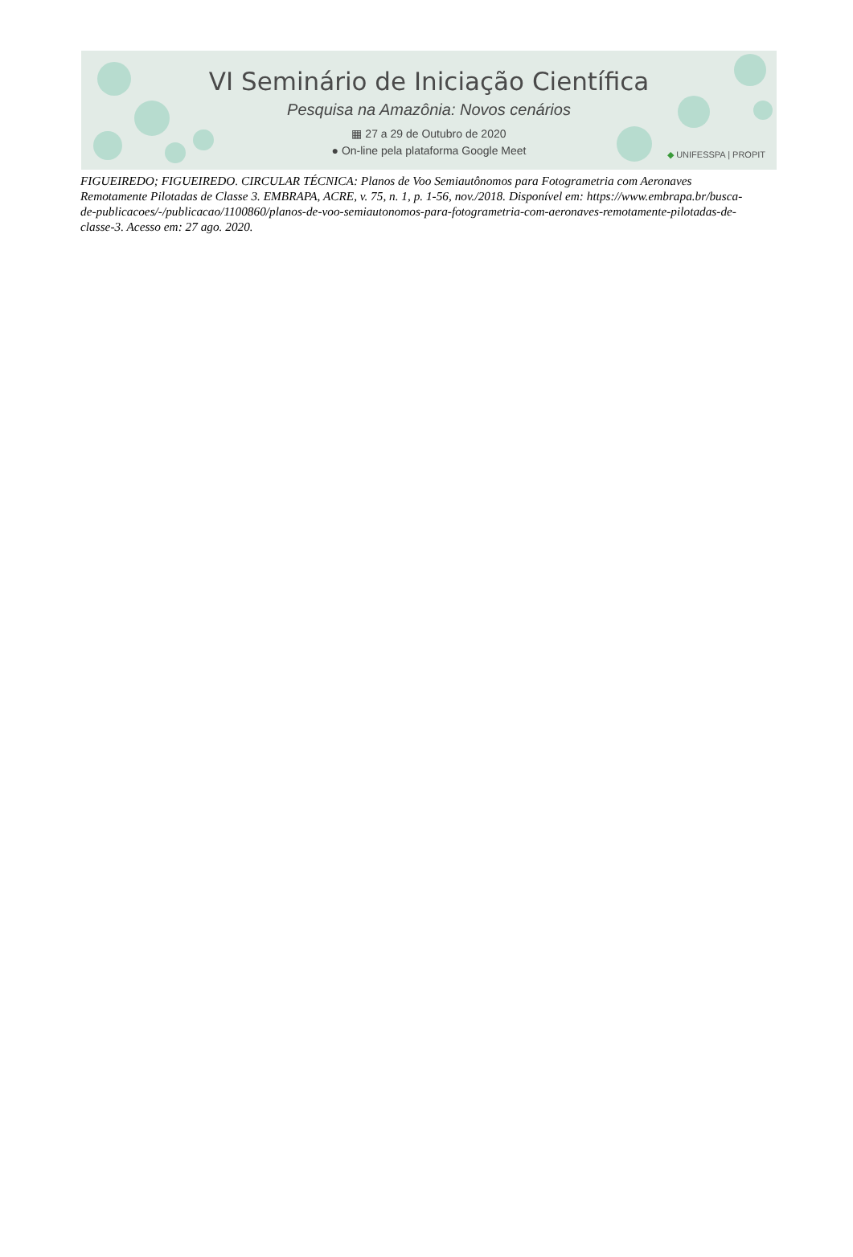VI Seminário de Iniciação Científica
Pesquisa na Amazônia: Novos cenários
▦ 27 a 29 de Outubro de 2020
● On-line pela plataforma Google Meet
◆ UNIFESSPA | PROPIT
FIGUEIREDO; FIGUEIREDO. CIRCULAR TÉCNICA: Planos de Voo Semiautônomos para Fotogrametria com Aeronaves Remotamente Pilotadas de Classe 3. EMBRAPA, ACRE, v. 75, n. 1, p. 1-56, nov./2018. Disponível em: https://www.embrapa.br/busca-de-publicacoes/-/publicacao/1100860/planos-de-voo-semiautonomos-para-fotogrametria-com-aeronaves-remotamente-pilotadas-de-classe-3. Acesso em: 27 ago. 2020.